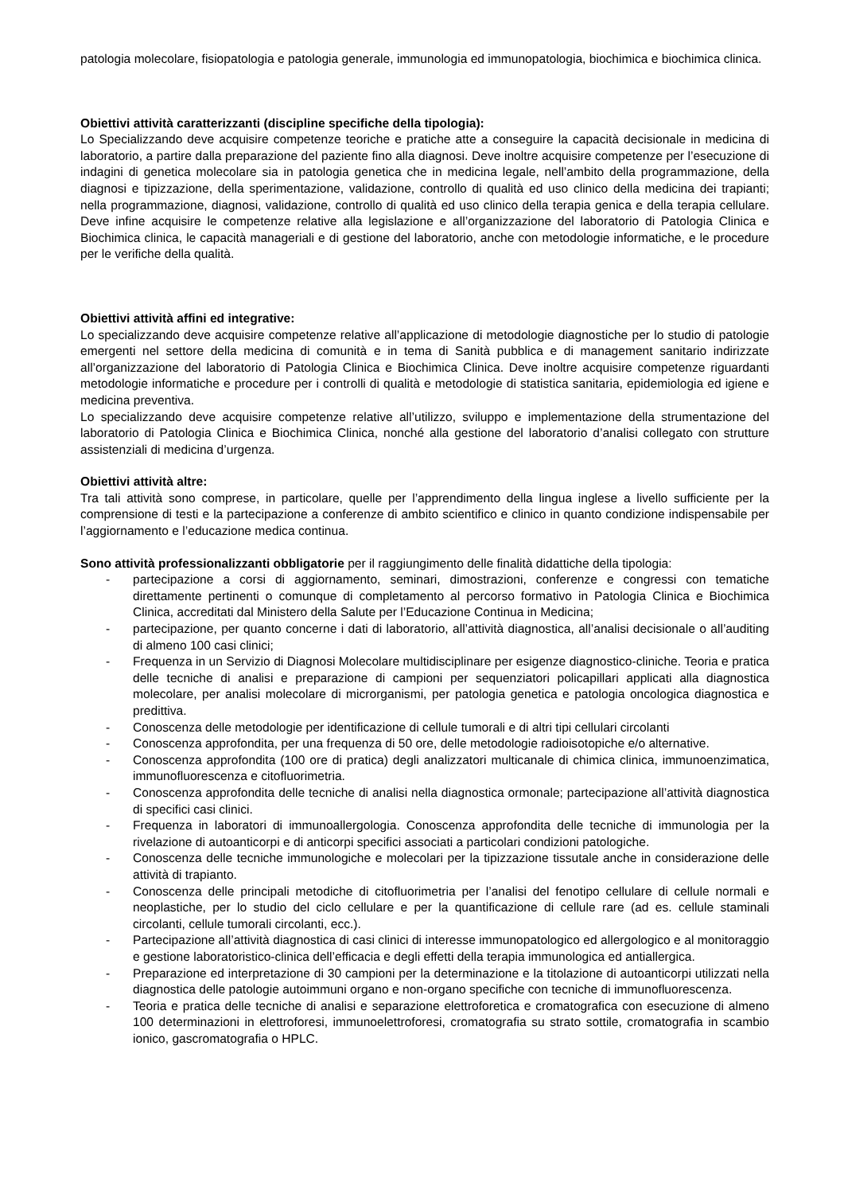patologia molecolare, fisiopatologia e patologia generale, immunologia ed immunopatologia, biochimica e biochimica clinica.
Obiettivi attività caratterizzanti (discipline specifiche della tipologia):
Lo Specializzando deve acquisire competenze teoriche e pratiche atte a conseguire la capacità decisionale in medicina di laboratorio, a partire dalla preparazione del paziente fino alla diagnosi. Deve inoltre acquisire competenze per l’esecuzione di indagini di genetica molecolare sia in patologia genetica che in medicina legale, nell’ambito della programmazione, della diagnosi e tipizzazione, della sperimentazione, validazione, controllo di qualità ed uso clinico della medicina dei trapianti; nella programmazione, diagnosi, validazione, controllo di qualità ed uso clinico della terapia genica e della terapia cellulare. Deve infine acquisire le competenze relative alla legislazione e all’organizzazione del laboratorio di Patologia Clinica e Biochimica clinica, le capacità manageriali e di gestione del laboratorio, anche con metodologie informatiche, e le procedure per le verifiche della qualità.
Obiettivi attività affini ed integrative:
Lo specializzando deve acquisire competenze relative all’applicazione di metodologie diagnostiche per lo studio di patologie emergenti nel settore della medicina di comunità e in tema di Sanità pubblica e di management sanitario indirizzate all’organizzazione del laboratorio di Patologia Clinica e Biochimica Clinica. Deve inoltre acquisire competenze riguardanti metodologie informatiche e procedure per i controlli di qualità e metodologie di statistica sanitaria, epidemiologia ed igiene e medicina preventiva.
Lo specializzando deve acquisire competenze relative all’utilizzo, sviluppo e implementazione della strumentazione del laboratorio di Patologia Clinica e Biochimica Clinica, nonché alla gestione del laboratorio d’analisi collegato con strutture assistenziali di medicina d’urgenza.
Obiettivi attività altre:
Tra tali attività sono comprese, in particolare, quelle per l’apprendimento della lingua inglese a livello sufficiente per la comprensione di testi e la partecipazione a conferenze di ambito scientifico e clinico in quanto condizione indispensabile per l’aggiornamento e l’educazione medica continua.
Sono attività professionalizzanti obbligatorie per il raggiungimento delle finalità didattiche della tipologia:
- partecipazione a corsi di aggiornamento, seminari, dimostrazioni, conferenze e congressi con tematiche direttamente pertinenti o comunque di completamento al percorso formativo in Patologia Clinica e Biochimica Clinica, accreditati dal Ministero della Salute per l’Educazione Continua in Medicina;
- partecipazione, per quanto concerne i dati di laboratorio, all’attività diagnostica, all’analisi decisionale o all’auditing di almeno 100 casi clinici;
- Frequenza in un Servizio di Diagnosi Molecolare multidisciplinare per esigenze diagnostico-cliniche. Teoria e pratica delle tecniche di analisi e preparazione di campioni per sequenziatori policapillari applicati alla diagnostica molecolare, per analisi molecolare di microrganismi, per patologia genetica e patologia oncologica diagnostica e predittiva.
- Conoscenza delle metodologie per identificazione di cellule tumorali e di altri tipi cellulari circolanti
- Conoscenza approfondita, per una frequenza di 50 ore, delle metodologie radioisotopiche e/o alternative.
- Conoscenza approfondita (100 ore di pratica) degli analizzatori multicanale di chimica clinica, immunoenzimatica, immunofluorescenza e citofluorimetria.
- Conoscenza approfondita delle tecniche di analisi nella diagnostica ormonale; partecipazione all’attività diagnostica di specifici casi clinici.
- Frequenza in laboratori di immunoallergologia. Conoscenza approfondita delle tecniche di immunologia per la rivelazione di autoanticorpi e di anticorpi specifici associati a particolari condizioni patologiche.
- Conoscenza delle tecniche immunologiche e molecolari per la tipizzazione tissutale anche in considerazione delle attività di trapianto.
- Conoscenza delle principali metodiche di citofluorimetria per l’analisi del fenotipo cellulare di cellule normali e neoplastiche, per lo studio del ciclo cellulare e per la quantificazione di cellule rare (ad es. cellule staminali circolanti, cellule tumorali circolanti, ecc.).
- Partecipazione all’attività diagnostica di casi clinici di interesse immunopatologico ed allergologico e al monitoraggio e gestione laboratoristico-clinica dell’efficacia e degli effetti della terapia immunologica ed antiallergica.
- Preparazione ed interpretazione di 30 campioni per la determinazione e la titolazione di autoanticorpi utilizzati nella diagnostica delle patologie autoimmuni organo e non-organo specifiche con tecniche di immunofluorescenza.
- Teoria e pratica delle tecniche di analisi e separazione elettroforetica e cromatografica con esecuzione di almeno 100 determinazioni in elettroforesi, immunoelettroforesi, cromatografia su strato sottile, cromatografia in scambio ionico, gascromatografia o HPLC.